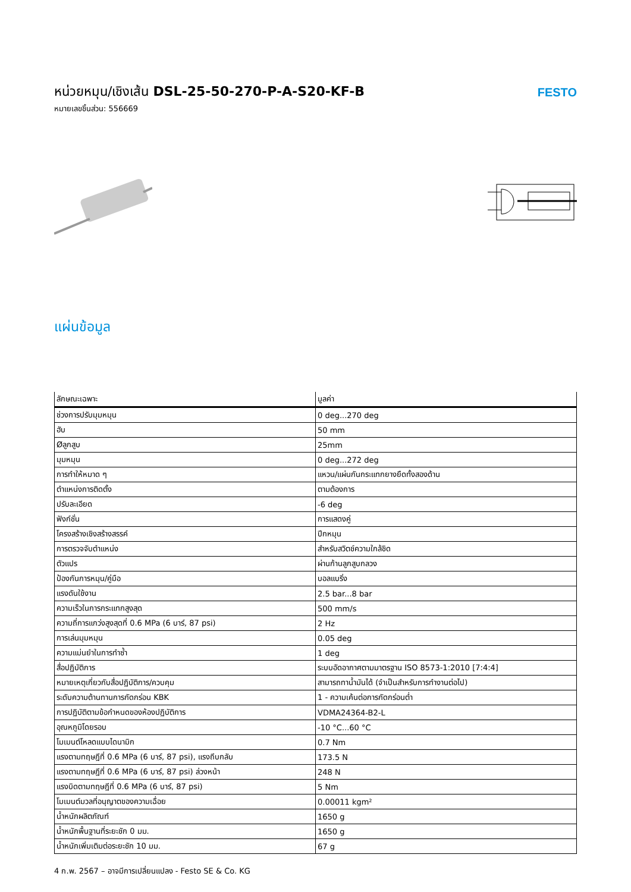หน่วยหมุน/เชิงเส้น DSL-25-50-270-P-A-S20-KF-B
หมายเลขชิ้นส่วน: 556669
FESTO
แผ่นข้อมูล
| ลักษณะเฉพาะ | มูลค่า |
| --- | --- |
| ช่วงการปรับมุมหมุน | 0 deg...270 deg |
| ฮับ | 50 mm |
| Øลูกสูบ | 25mm |
| มุมหมุน | 0 deg...272 deg |
| การทำให้หมาด ๆ | แหวน/แผ่นกันกระแทกยางยืดทั้งสองด้าน |
| ตำแหน่งการติดตั้ง | ตามต้องการ |
| ปรับละเอียด | -6 deg |
| ฟังก์ชั่น | การแสดงคู่ |
| โครงสร้างเชิงสร้างสรรค์ | ปีกหมุน |
| การตรวจจับตำแหน่ง | สำหรับสวิตช์ความใกล้ชิด |
| ตัวแปร | ผ่านก้านลูกสูบกลวง |
| ป้องกันการหมุน/คู่มือ | บอลแบริ่ง |
| แรงดันใช้งาน | 2.5 bar...8 bar |
| ความเร็วในการกระแทกสูงสุด | 500 mm/s |
| ความถี่การแกว่งสูงสุดที่ 0.6 MPa (6 บาร์, 87 psi) | 2 Hz |
| การเล่นมุมหมุน | 0.05 deg |
| ความแม่นยำในการทำซ้ำ | 1 deg |
| สื่อปฏิบัติการ | ระบบอัดอากาศตามมาตรฐาน ISO 8573-1:2010 [7:4:4] |
| หมายเหตุเกี่ยวกับสื่อปฏิบัติการ/ควบคุม | สามารถทาน้ำมันได้ (จำเป็นสำหรับการทำงานต่อไป) |
| ระดับความต้านทานการกัดกร่อน KBK | 1 - ความเค้นต่อการกัดกร่อนต่ำ |
| การปฏิบัติตามข้อกำหนดของห้องปฏิบัติการ | VDMA24364-B2-L |
| อุณหภูมิโดยรอบ | -10 °C...60 °C |
| โมเมนต์โหลดแบบไดนามิก | 0.7 Nm |
| แรงตามทฤษฎีที่ 0.6 MPa (6 บาร์, 87 psi), แรงถีบกลับ | 173.5 N |
| แรงตามทฤษฎีที่ 0.6 MPa (6 บาร์, 87 psi) ล่วงหน้า | 248 N |
| แรงบิดตามทฤษฎีที่ 0.6 MPa (6 บาร์, 87 psi) | 5 Nm |
| โมเมนต์มวลที่อนุญาตของความเฉื่อย | 0.00011 kgm² |
| น้ำหนักผลิตภัณฑ์ | 1650 g |
| น้ำหนักพื้นฐานที่ระยะชัก 0 มม. | 1650 g |
| น้ำหนักเพิ่มเติมต่อระยะชัก 10 มม. | 67 g |
4 ก.พ. 2567 – อาจมีการเปลี่ยนแปลง - Festo SE & Co. KG